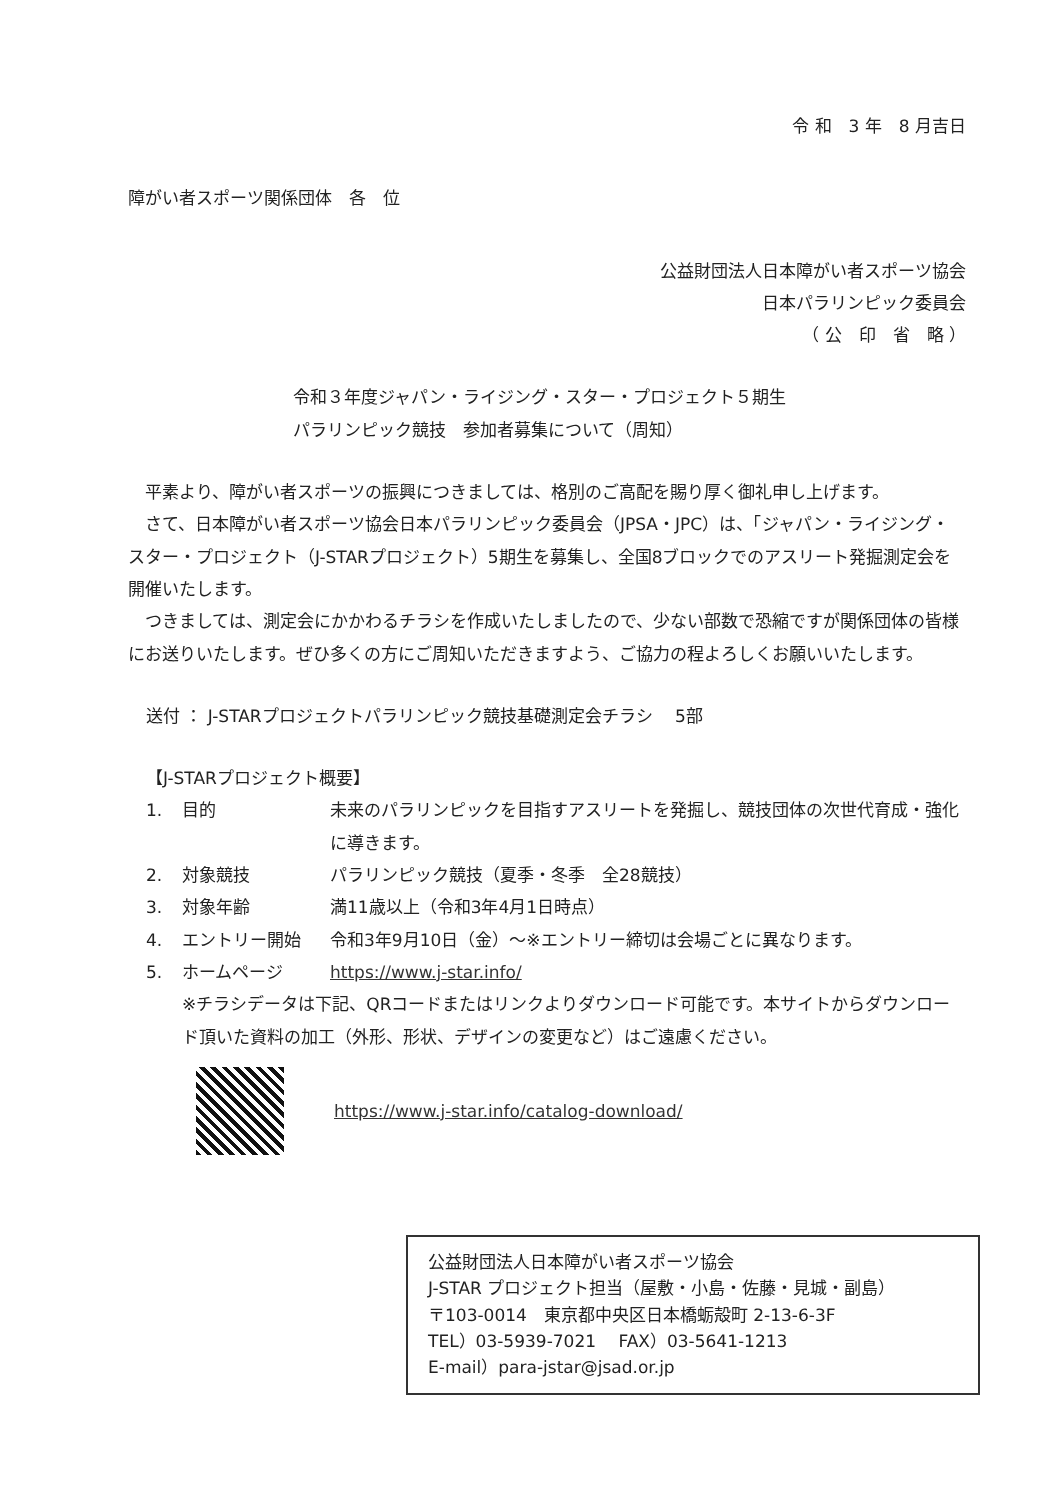令 和　3 年　8 月吉日
障がい者スポーツ関係団体　各　位
公益財団法人日本障がい者スポーツ協会
日本パラリンピック委員会
（ 公　印　省　略 ）
令和３年度ジャパン・ライジング・スター・プロジェクト５期生
パラリンピック競技　参加者募集について（周知）
平素より、障がい者スポーツの振興につきましては、格別のご高配を賜り厚く御礼申し上げます。
さて、日本障がい者スポーツ協会日本パラリンピック委員会（JPSA・JPC）は、「ジャパン・ライジング・スター・プロジェクト（J-STARプロジェクト）5期生を募集し、全国8ブロックでのアスリート発掘測定会を開催いたします。
つきましては、測定会にかかわるチラシを作成いたしましたので、少ない部数で恐縮ですが関係団体の皆様にお送りいたします。ぜひ多くの方にご周知いただきますよう、ご協力の程よろしくお願いいたします。
送付 ： J-STARプロジェクトパラリンピック競技基礎測定会チラシ　 5部
【J-STARプロジェクト概要】
1. 目的 未来のパラリンピックを目指すアスリートを発掘し、競技団体の次世代育成・強化に導きます。
2. 対象競技 パラリンピック競技（夏季・冬季　全28競技）
3. 対象年齢 満11歳以上（令和3年4月1日時点）
4. エントリー開始 令和3年9月10日（金）～※エントリー締切は会場ごとに異なります。
5. ホームページ https://www.j-star.info/
※チラシデータは下記、QRコードまたはリンクよりダウンロード可能です。本サイトからダウンロード頂いた資料の加工（外形、形状、デザインの変更など）はご遠慮ください。
https://www.j-star.info/catalog-download/
公益財団法人日本障がい者スポーツ協会
J-STAR プロジェクト担当（屋敷・小島・佐藤・見城・副島）
〒103-0014　東京都中央区日本橋蛎殻町 2-13-6-3F
TEL）03-5939-7021　 FAX）03-5641-1213
E-mail）para-jstar@jsad.or.jp